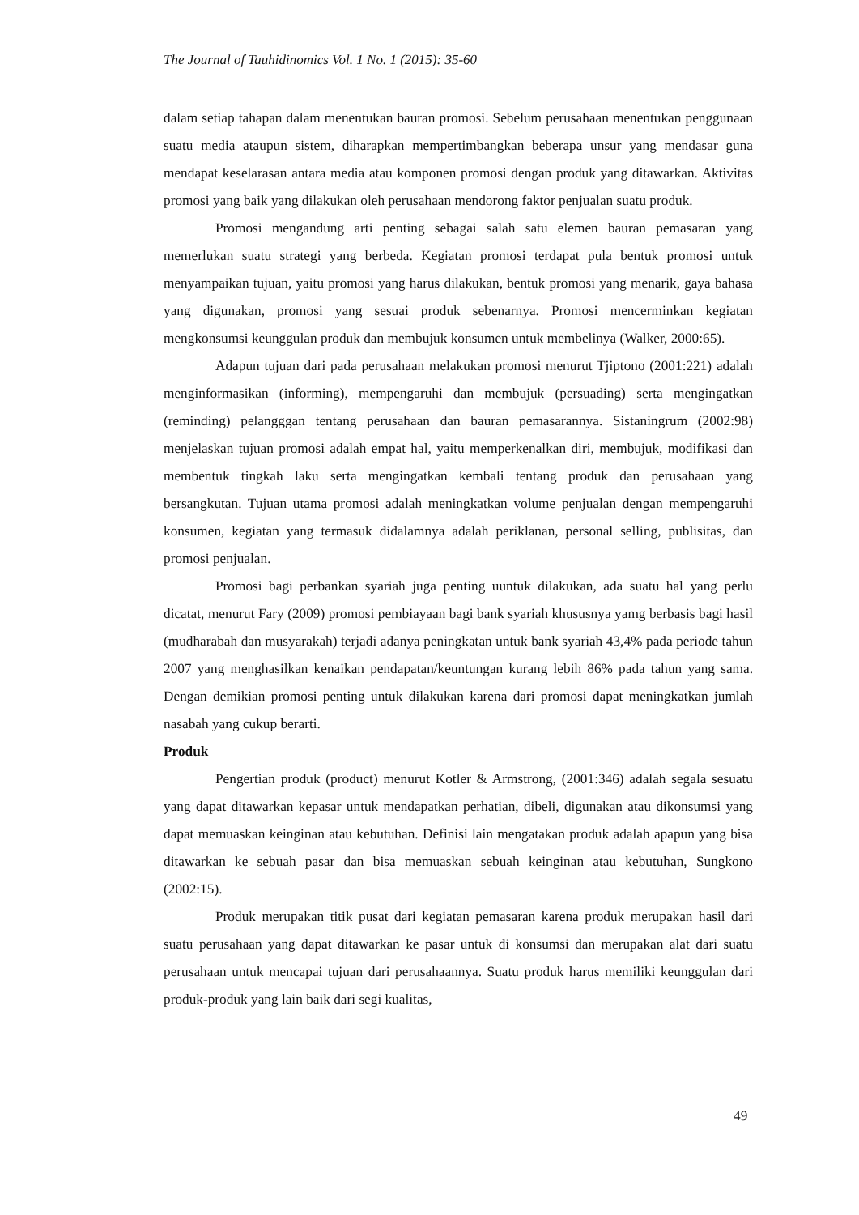The Journal of Tauhidinomics Vol. 1 No. 1 (2015): 35-60
dalam setiap tahapan dalam menentukan bauran promosi. Sebelum perusahaan menentukan penggunaan suatu media ataupun sistem, diharapkan mempertimbangkan beberapa unsur yang mendasar guna mendapat keselarasan antara media atau komponen promosi dengan produk yang ditawarkan. Aktivitas promosi yang baik yang dilakukan oleh perusahaan mendorong faktor penjualan suatu produk.
Promosi mengandung arti penting sebagai salah satu elemen bauran pemasaran yang memerlukan suatu strategi yang berbeda. Kegiatan promosi terdapat pula bentuk promosi untuk menyampaikan tujuan, yaitu promosi yang harus dilakukan, bentuk promosi yang menarik, gaya bahasa yang digunakan, promosi yang sesuai produk sebenarnya. Promosi mencerminkan kegiatan mengkonsumsi keunggulan produk dan membujuk konsumen untuk membelinya (Walker, 2000:65).
Adapun tujuan dari pada perusahaan melakukan promosi menurut Tjiptono (2001:221) adalah menginformasikan (informing), mempengaruhi dan membujuk (persuading) serta mengingatkan (reminding) pelangggan tentang perusahaan dan bauran pemasarannya. Sistaningrum (2002:98) menjelaskan tujuan promosi adalah empat hal, yaitu memperkenalkan diri, membujuk, modifikasi dan membentuk tingkah laku serta mengingatkan kembali tentang produk dan perusahaan yang bersangkutan. Tujuan utama promosi adalah meningkatkan volume penjualan dengan mempengaruhi konsumen, kegiatan yang termasuk didalamnya adalah periklanan, personal selling, publisitas, dan promosi penjualan.
Promosi bagi perbankan syariah juga penting uuntuk dilakukan, ada suatu hal yang perlu dicatat, menurut Fary (2009) promosi pembiayaan bagi bank syariah khususnya yamg berbasis bagi hasil (mudharabah dan musyarakah) terjadi adanya peningkatan untuk bank syariah 43,4% pada periode tahun 2007 yang menghasilkan kenaikan pendapatan/keuntungan kurang lebih 86% pada tahun yang sama. Dengan demikian promosi penting untuk dilakukan karena dari promosi dapat meningkatkan jumlah nasabah yang cukup berarti.
Produk
Pengertian produk (product) menurut Kotler & Armstrong, (2001:346) adalah segala sesuatu yang dapat ditawarkan kepasar untuk mendapatkan perhatian, dibeli, digunakan atau dikonsumsi yang dapat memuaskan keinginan atau kebutuhan. Definisi lain mengatakan produk adalah apapun yang bisa ditawarkan ke sebuah pasar dan bisa memuaskan sebuah keinginan atau kebutuhan, Sungkono (2002:15).
Produk merupakan titik pusat dari kegiatan pemasaran karena produk merupakan hasil dari suatu perusahaan yang dapat ditawarkan ke pasar untuk di konsumsi dan merupakan alat dari suatu perusahaan untuk mencapai tujuan dari perusahaannya. Suatu produk harus memiliki keunggulan dari produk-produk yang lain baik dari segi kualitas,
49